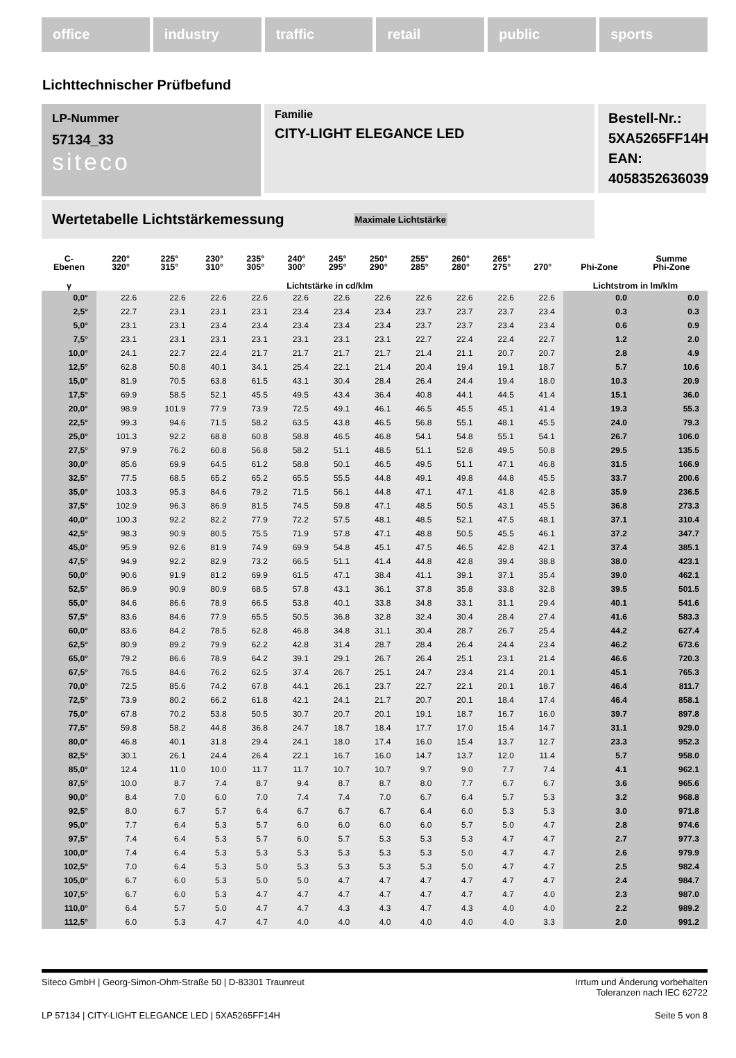office industry traffic retail public sports
Lichttechnischer Prüfbefund
Familie
CITY-LIGHT ELEGANCE LED
Bestell-Nr.: 5XA5265FF14H
EAN: 4058352636039
LP-Nummer
57134_33
siteco
Wertetabelle Lichtstärkemessung Maximale Lichtstärke
| C- Ebenen | 220° 320° | 225° 315° | 230° 310° | 235° 305° | 240° 300° | 245° 295° | 250° 290° | 255° 285° | 260° 280° | 265° 275° | 270° | Phi-Zone | Summe Phi-Zone |
| --- | --- | --- | --- | --- | --- | --- | --- | --- | --- | --- | --- | --- | --- |
| γ | Lichtstärke in cd/klm | | | | | | | | | | | Lichtstrom in lm/klm | |
| 0,0° | 22.6 | 22.6 | 22.6 | 22.6 | 22.6 | 22.6 | 22.6 | 22.6 | 22.6 | 22.6 | 22.6 | 0.0 | 0.0 |
| 2,5° | 22.7 | 23.1 | 23.1 | 23.1 | 23.4 | 23.4 | 23.4 | 23.7 | 23.7 | 23.7 | 23.4 | 0.3 | 0.3 |
| 5,0° | 23.1 | 23.1 | 23.4 | 23.4 | 23.4 | 23.4 | 23.4 | 23.7 | 23.7 | 23.4 | 23.4 | 0.6 | 0.9 |
| 7,5° | 23.1 | 23.1 | 23.1 | 23.1 | 23.1 | 23.1 | 23.1 | 22.7 | 22.4 | 22.4 | 22.7 | 1.2 | 2.0 |
| 10,0° | 24.1 | 22.7 | 22.4 | 21.7 | 21.7 | 21.7 | 21.7 | 21.4 | 21.1 | 20.7 | 20.7 | 2.8 | 4.9 |
| 12,5° | 62.8 | 50.8 | 40.1 | 34.1 | 25.4 | 22.1 | 21.4 | 20.4 | 19.4 | 19.1 | 18.7 | 5.7 | 10.6 |
| 15,0° | 81.9 | 70.5 | 63.8 | 61.5 | 43.1 | 30.4 | 28.4 | 26.4 | 24.4 | 19.4 | 18.0 | 10.3 | 20.9 |
| 17,5° | 69.9 | 58.5 | 52.1 | 45.5 | 49.5 | 43.4 | 36.4 | 40.8 | 44.1 | 44.5 | 41.4 | 15.1 | 36.0 |
| 20,0° | 98.9 | 101.9 | 77.9 | 73.9 | 72.5 | 49.1 | 46.1 | 46.5 | 45.5 | 45.1 | 41.4 | 19.3 | 55.3 |
| 22,5° | 99.3 | 94.6 | 71.5 | 58.2 | 63.5 | 43.8 | 46.5 | 56.8 | 55.1 | 48.1 | 45.5 | 24.0 | 79.3 |
| 25,0° | 101.3 | 92.2 | 68.8 | 60.8 | 58.8 | 46.5 | 46.8 | 54.1 | 54.8 | 55.1 | 54.1 | 26.7 | 106.0 |
| 27,5° | 97.9 | 76.2 | 60.8 | 56.8 | 58.2 | 51.1 | 48.5 | 51.1 | 52.8 | 49.5 | 50.8 | 29.5 | 135.5 |
| 30,0° | 85.6 | 69.9 | 64.5 | 61.2 | 58.8 | 50.1 | 46.5 | 49.5 | 51.1 | 47.1 | 46.8 | 31.5 | 166.9 |
| 32,5° | 77.5 | 68.5 | 65.2 | 65.2 | 65.5 | 55.5 | 44.8 | 49.1 | 49.8 | 44.8 | 45.5 | 33.7 | 200.6 |
| 35,0° | 103.3 | 95.3 | 84.6 | 79.2 | 71.5 | 56.1 | 44.8 | 47.1 | 47.1 | 41.8 | 42.8 | 35.9 | 236.5 |
| 37,5° | 102.9 | 96.3 | 86.9 | 81.5 | 74.5 | 59.8 | 47.1 | 48.5 | 50.5 | 43.1 | 45.5 | 36.8 | 273.3 |
| 40,0° | 100.3 | 92.2 | 82.2 | 77.9 | 72.2 | 57.5 | 48.1 | 48.5 | 52.1 | 47.5 | 48.1 | 37.1 | 310.4 |
| 42,5° | 98.3 | 90.9 | 80.5 | 75.5 | 71.9 | 57.8 | 47.1 | 48.8 | 50.5 | 45.5 | 46.1 | 37.2 | 347.7 |
| 45,0° | 95.9 | 92.6 | 81.9 | 74.9 | 69.9 | 54.8 | 45.1 | 47.5 | 46.5 | 42.8 | 42.1 | 37.4 | 385.1 |
| 47,5° | 94.9 | 92.2 | 82.9 | 73.2 | 66.5 | 51.1 | 41.4 | 44.8 | 42.8 | 39.4 | 38.8 | 38.0 | 423.1 |
| 50,0° | 90.6 | 91.9 | 81.2 | 69.9 | 61.5 | 47.1 | 38.4 | 41.1 | 39.1 | 37.1 | 35.4 | 39.0 | 462.1 |
| 52,5° | 86.9 | 90.9 | 80.9 | 68.5 | 57.8 | 43.1 | 36.1 | 37.8 | 35.8 | 33.8 | 32.8 | 39.5 | 501.5 |
| 55,0° | 84.6 | 86.6 | 78.9 | 66.5 | 53.8 | 40.1 | 33.8 | 34.8 | 33.1 | 31.1 | 29.4 | 40.1 | 541.6 |
| 57,5° | 83.6 | 84.6 | 77.9 | 65.5 | 50.5 | 36.8 | 32.8 | 32.4 | 30.4 | 28.4 | 27.4 | 41.6 | 583.3 |
| 60,0° | 83.6 | 84.2 | 78.5 | 62.8 | 46.8 | 34.8 | 31.1 | 30.4 | 28.7 | 26.7 | 25.4 | 44.2 | 627.4 |
| 62,5° | 80.9 | 89.2 | 79.9 | 62.2 | 42.8 | 31.4 | 28.7 | 28.4 | 26.4 | 24.4 | 23.4 | 46.2 | 673.6 |
| 65,0° | 79.2 | 86.6 | 78.9 | 64.2 | 39.1 | 29.1 | 26.7 | 26.4 | 25.1 | 23.1 | 21.4 | 46.6 | 720.3 |
| 67,5° | 76.5 | 84.6 | 76.2 | 62.5 | 37.4 | 26.7 | 25.1 | 24.7 | 23.4 | 21.4 | 20.1 | 45.1 | 765.3 |
| 70,0° | 72.5 | 85.6 | 74.2 | 67.8 | 44.1 | 26.1 | 23.7 | 22.7 | 22.1 | 20.1 | 18.7 | 46.4 | 811.7 |
| 72,5° | 73.9 | 80.2 | 66.2 | 61.8 | 42.1 | 24.1 | 21.7 | 20.7 | 20.1 | 18.4 | 17.4 | 46.4 | 858.1 |
| 75,0° | 67.8 | 70.2 | 53.8 | 50.5 | 30.7 | 20.7 | 20.1 | 19.1 | 18.7 | 16.7 | 16.0 | 39.7 | 897.8 |
| 77,5° | 59.8 | 58.2 | 44.8 | 36.8 | 24.7 | 18.7 | 18.4 | 17.7 | 17.0 | 15.4 | 14.7 | 31.1 | 929.0 |
| 80,0° | 46.8 | 40.1 | 31.8 | 29.4 | 24.1 | 18.0 | 17.4 | 16.0 | 15.4 | 13.7 | 12.7 | 23.3 | 952.3 |
| 82,5° | 30.1 | 26.1 | 24.4 | 26.4 | 22.1 | 16.7 | 16.0 | 14.7 | 13.7 | 12.0 | 11.4 | 5.7 | 958.0 |
| 85,0° | 12.4 | 11.0 | 10.0 | 11.7 | 11.7 | 10.7 | 10.7 | 9.7 | 9.0 | 7.7 | 7.4 | 4.1 | 962.1 |
| 87,5° | 10.0 | 8.7 | 7.4 | 8.7 | 9.4 | 8.7 | 8.7 | 8.0 | 7.7 | 6.7 | 6.7 | 3.6 | 965.6 |
| 90,0° | 8.4 | 7.0 | 6.0 | 7.0 | 7.4 | 7.4 | 7.0 | 6.7 | 6.4 | 5.7 | 5.3 | 3.2 | 968.8 |
| 92,5° | 8.0 | 6.7 | 5.7 | 6.4 | 6.7 | 6.7 | 6.7 | 6.4 | 6.0 | 5.3 | 5.3 | 3.0 | 971.8 |
| 95,0° | 7.7 | 6.4 | 5.3 | 5.7 | 6.0 | 6.0 | 6.0 | 6.0 | 5.7 | 5.0 | 4.7 | 2.8 | 974.6 |
| 97,5° | 7.4 | 6.4 | 5.3 | 5.7 | 6.0 | 5.7 | 5.3 | 5.3 | 5.3 | 4.7 | 4.7 | 2.7 | 977.3 |
| 100,0° | 7.4 | 6.4 | 5.3 | 5.3 | 5.3 | 5.3 | 5.3 | 5.3 | 5.0 | 4.7 | 4.7 | 2.6 | 979.9 |
| 102,5° | 7.0 | 6.4 | 5.3 | 5.0 | 5.3 | 5.3 | 5.3 | 5.3 | 5.0 | 4.7 | 4.7 | 2.5 | 982.4 |
| 105,0° | 6.7 | 6.0 | 5.3 | 5.0 | 5.0 | 4.7 | 4.7 | 4.7 | 4.7 | 4.7 | 4.7 | 2.4 | 984.7 |
| 107,5° | 6.7 | 6.0 | 5.3 | 4.7 | 4.7 | 4.7 | 4.7 | 4.7 | 4.7 | 4.7 | 4.0 | 2.3 | 987.0 |
| 110,0° | 6.4 | 5.7 | 5.0 | 4.7 | 4.7 | 4.3 | 4.3 | 4.7 | 4.3 | 4.0 | 4.0 | 2.2 | 989.2 |
| 112,5° | 6.0 | 5.3 | 4.7 | 4.7 | 4.0 | 4.0 | 4.0 | 4.0 | 4.0 | 4.0 | 3.3 | 2.0 | 991.2 |
Siteco GmbH | Georg-Simon-Ohm-Straße 50 | D-83301 Traunreut Irrtum und Änderung vorbehalten
Toleranzen nach IEC 62722
LP 57134 | CITY-LIGHT ELEGANCE LED | 5XA5265FF14H Seite 5 von 8